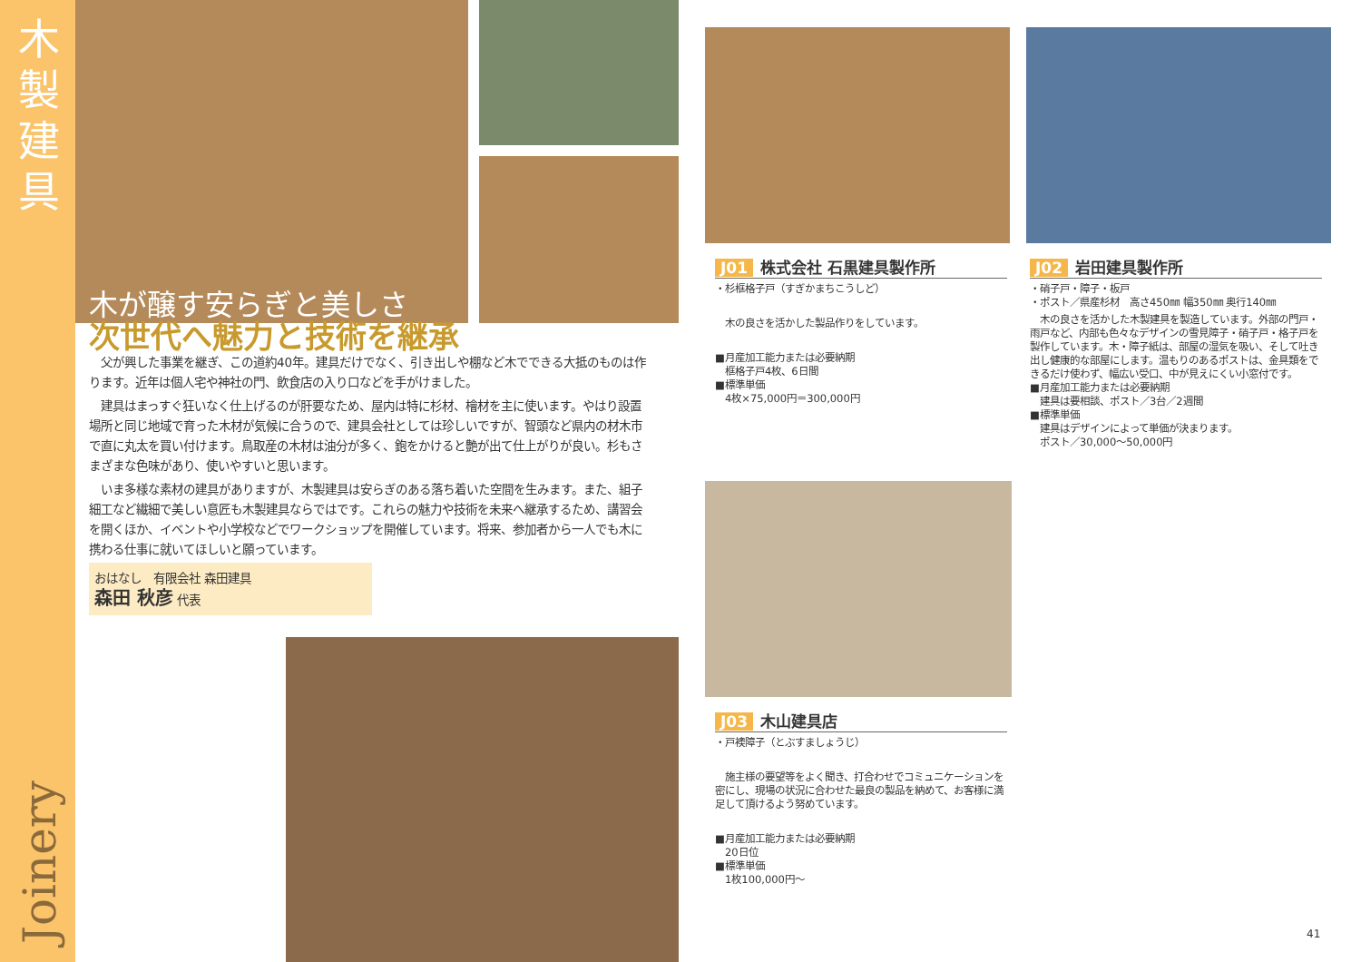木製建具
Joinery
木が醸す安らぎと美しさ
次世代へ魅力と技術を継承
　父が興した事業を継ぎ、この道約40年。建具だけでなく、引き出しや棚など木でできる大抵のものは作ります。近年は個人宅や神社の門、飲食店の入り口などを手がけました。
　建具はまっすぐ狂いなく仕上げるのが肝要なため、屋内は特に杉材、檜材を主に使います。やはり設置場所と同じ地域で育った木材が気候に合うので、建具会社としては珍しいですが、智頭など県内の材木市で直に丸太を買い付けます。鳥取産の木材は油分が多く、鉋をかけると艶が出て仕上がりが良い。杉もさまざまな色味があり、使いやすいと思います。
　いま多様な素材の建具がありますが、木製建具は安らぎのある落ち着いた空間を生みます。また、組子細工など繊細で美しい意匠も木製建具ならではです。これらの魅力や技術を未来へ継承するため、講習会を開くほか、イベントや小学校などでワークショップを開催しています。将来、参加者から一人でも木に携わる仕事に就いてほしいと願っています。
おはなし　有限会社 森田建具
森田 秋彦 代表
J01 株式会社 石黒建具製作所
・杉框格子戸（すぎかまちこうしど）
　木の良さを活かした製品作りをしています。
■月産加工能力または必要納期
　框格子戸4枚、6日間
■標準単価
　4枚×75,000円＝300,000円
J02 岩田建具製作所
・硝子戸・障子・板戸
・ポスト／県産杉材　高さ450㎜ 幅350㎜ 奥行140㎜
　木の良さを活かした木製建具を製造しています。外部の門戸・雨戸など、内部も色々なデザインの雪見障子・硝子戸・格子戸を製作しています。木・障子紙は、部屋の湿気を吸い、そして吐き出し健康的な部屋にします。温もりのあるポストは、金具類をできるだけ使わず、幅広い受口、中が見えにくい小窓付です。
■月産加工能力または必要納期
　建具は要相談、ポスト／3台／2週間
■標準単価
　建具はデザインによって単価が決まります。
　ポスト／30,000～50,000円
J03 木山建具店
・戸襖障子（とぶすましょうじ）
　施主様の要望等をよく聞き、打合わせでコミュニケーションを密にし、現場の状況に合わせた最良の製品を納めて、お客様に満足して頂けるよう努めています。
■月産加工能力または必要納期
　20日位
■標準単価
　1枚100,000円～
41